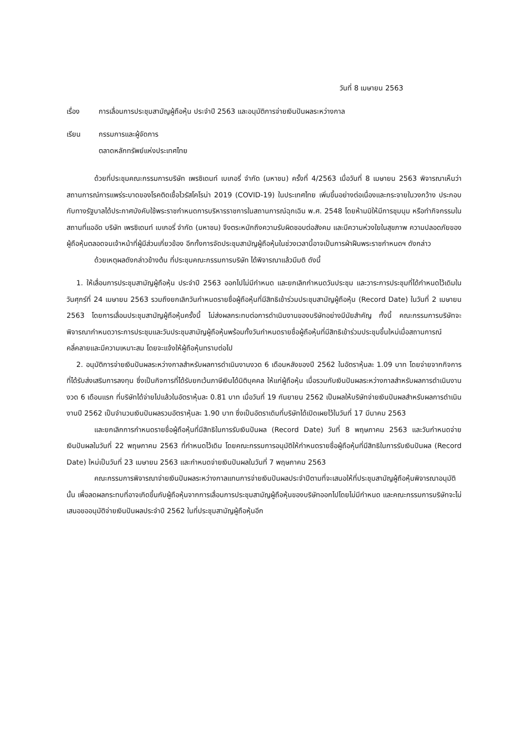วันที่ 8 เมษายน 2563
เรื่อง การเลื่อนการประชุมสามัญผู้ถือหุ้น ประจำปี 2563 และอนุมัติการจ่ายเงินปันผลระหว่างกาล
เรียน กรรมการและผู้จัดการ
ตลาดหลักทรัพย์แห่งประเทศไทย
ด้วยที่ประชุมคณะกรรมการบริษัท เพรซิเดนท์ เบเกอรี่ จำกัด (มหาชน) ครั้งที่ 4/2563 เมื่อวันที่ 8 เมษายน 2563 พิจารณาเห็นว่า สถานการณ์การแพร่ระบาดของโรคติดเชื้อไวรัสโคโรน่า 2019 (COVID-19) ในประเทศไทย เพิ่มขึ้นอย่างต่อเนื่องและกระจายในวงกว้าง ประกอบกับทางรัฐบาลได้ประกาศบังคับใช้พระราชกำหนดการบริหารราชการในสถานการณ์ฉุกเฉิน พ.ศ. 2548 โดยห้ามมิให้มีการชุมนุม หรือทำกิจกรรมในสถานที่แออัด บริษัท เพรซิเดนท์ เบเกอรี่ จำกัด (มหาชน) จึงตระหนักถึงความรับผิดชอบต่อสังคม และมีความห่วงใยในสุขภาพ ความปลอดภัยของผู้ถือหุ้นตลอดจนเจ้าหน้าที่ผู้มีส่วนเกี่ยวข้อง อีกทั้งการจัดประชุมสามัญผู้ถือหุ้นในช่วงเวลานี้อาจเป็นการฝ่าฝืนพระราชกำหนดฯ ดังกล่าว
ด้วยเหตุผลดังกล่าวข้างต้น ที่ประชุมคณะกรรมการบริษัท ได้พิจารณาแล้วมีมติ ดังนี้
1. ให้เลื่อนการประชุมสามัญผู้ถือหุ้น ประจำปี 2563 ออกไปไม่มีกำหนด และยกเลิกกำหนดวันประชุม และวาระการประชุมที่ได้กำหนดไว้เดิมในวันศุกร์ที่ 24 เมษายน 2563 รวมถึงยกเลิกวันกำหนดรายชื่อผู้ถือหุ้นที่มีสิทธิเข้าร่วมประชุมสามัญผู้ถือหุ้น (Record Date) ในวันที่ 2 เมษายน 2563 โดยการเลื่อนประชุมสามัญผู้ถือหุ้นครั้งนี้ ไม่ส่งผลกระทบต่อการดำเนินงานของบริษัทอย่างมีนัยสำคัญ ทั้งนี้ คณะกรรมการบริษัทจะพิจารณากำหนดวาระการประชุมและวันประชุมสามัญผู้ถือหุ้นพร้อมทั้งวันกำหนดรายชื่อผู้ถือหุ้นที่มีสิทธิเข้าร่วมประชุมขึ้นใหม่เมื่อสถานการณ์คลี่คลายและมีความเหมาะสม โดยจะแจ้งให้ผู้ถือหุ้นทราบต่อไป
2. อนุมัติการจ่ายเงินปันผลระหว่างกาลสำหรับผลการดำเนินงานงวด 6 เดือนหลังของปี 2562 ในอัตราหุ้นละ 1.09 บาท โดยจ่ายจากกิจการที่ได้รับส่งเสริมการลงทุน ซึ่งเป็นกิจการที่ได้รับยกเว้นภาษีเงินได้นิติบุคคล ให้แก่ผู้ถือหุ้น เมื่อรวมกับเงินปันผลระหว่างกาลสำหรับผลการดำเนินงานงวด 6 เดือนแรก ที่บริษัทได้จ่ายไปแล้วในอัตราหุ้นละ 0.81 บาท เมื่อวันที่ 19 กันยายน 2562 เป็นผลให้บริษัทจ่ายเงินปันผลสำหรับผลการดำเนินงานปี 2562 เป็นจำนวนเงินปันผลรวมอัตราหุ้นละ 1.90 บาท ซึ่งเป็นอัตราเดิมที่บริษัทได้เปิดเผยไว้ในวันที่ 17 มีนาคม 2563
และยกเลิกการกำหนดรายชื่อผู้ถือหุ้นที่มีสิทธิในการรับเงินปันผล (Record Date) วันที่ 8 พฤษภาคม 2563 และวันกำหนดจ่ายเงินปันผลในวันที่ 22 พฤษภาคม 2563 ที่กำหนดไว้เดิม โดยคณะกรรมการอนุมัติให้กำหนดรายชื่อผู้ถือหุ้นที่มีสิทธิในการรับเงินปันผล (Record Date) ใหม่เป็นวันที่ 23 เมษายน 2563 และกำหนดจ่ายเงินปันผลในวันที่ 7 พฤษภาคม 2563
คณะกรรมการพิจารณาจ่ายเงินปันผลระหว่างกาลแทนการจ่ายเงินปันผลประจำปีตามที่จะเสนอให้ที่ประชุมสามัญผู้ถือหุ้นพิจารณาอนุมัตินั้น เพื่อลดผลกระทบที่อาจเกิดขึ้นกับผู้ถือหุ้นจากการเลื่อนการประชุมสามัญผู้ถือหุ้นของบริษัทออกไปโดยไม่มีกำหนด และคณะกรรมการบริษัทจะไม่เสนอขออนุมัติจ่ายเงินปันผลประจำปี 2562 ในที่ประชุมสามัญผู้ถือหุ้นอีก